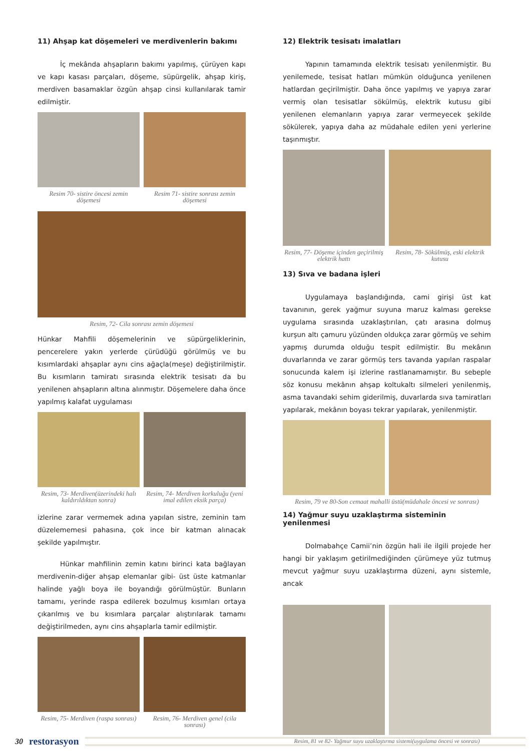11) Ahşap kat döşemeleri ve merdivenlerin bakımı
İç mekânda ahşapların bakımı yapılmış, çürüyen kapı ve kapı kasası parçaları, döşeme, süpürgelik, ahşap kiriş, merdiven basamaklar özgün ahşap cinsi kullanılarak tamir edilmiştir.
Resim 70- sistire öncesi zemin döşemesi
Resim 71- sistire sonrası zemin döşemesi
Resim, 72- Cila sonrası zemin döşemesi
Hünkar Mahfili döşemelerinin ve süpürgeliklerinin, pencerelere yakın yerlerde çürüdüğü görülmüş ve bu kısımlardaki ahşaplar aynı cins ağaçla(meşe) değiştirilmiştir. Bu kısımların tamiratı sırasında elektrik tesisatı da bu yenilenen ahşapların altına alınmıştır. Döşemelere daha önce yapılmış kalafat uygulaması
Resim, 73- Merdiven(üzerindeki halı kaldırıldıktan sonra)
Resim, 74- Merdiven korkuluğu (yeni imal edilen eksik parça)
izlerine zarar vermemek adına yapılan sistre, zeminin tam düzelememesi pahasına, çok ince bir katman alınacak şekilde yapılmıştır.
Hünkar mahfilinin zemin katını birinci kata bağlayan merdivenin-diğer ahşap elemanlar gibi- üst üste katmanlar halinde yağlı boya ile boyandığı görülmüştür. Bunların tamamı, yerinde raspa edilerek bozulmuş kısımları ortaya çıkarılmış ve bu kısımlara parçalar alıştırılarak tamamı değiştirilmeden, aynı cins ahşaplarla tamir edilmiştir.
Resim, 75- Merdiven (raspa sonrası)
Resim, 76- Merdiven genel (cila sonrası)
12) Elektrik tesisatı imalatları
Yapının tamamında elektrik tesisatı yenilenmiştir. Bu yenilemede, tesisat hatları mümkün olduğunca yenilenen hatlardan geçirilmiştir. Daha önce yapılmış ve yapıya zarar vermiş olan tesisatlar sökülmüş, elektrik kutusu gibi yenilenen elemanların yapıya zarar vermeyecek şekilde sökülerek, yapıya daha az müdahale edilen yeni yerlerine taşınmıştır.
Resim, 77- Döşeme içinden geçirilmiş elektrik hattı
Resim, 78- Sökülmüş, eski elektrik kutusu
13) Sıva ve badana işleri
Uygulamaya başlandığında, cami girişi üst kat tavanının, gerek yağmur suyuna maruz kalması gerekse uygulama sırasında uzaklaştırılan, çatı arasına dolmuş kurşun altı çamuru yüzünden oldukça zarar görmüş ve sehim yapmış durumda olduğu tespit edilmiştir. Bu mekânın duvarlarında ve zarar görmüş ters tavanda yapılan raspalar sonucunda kalem işi izlerine rastlanamamıştır. Bu sebeple söz konusu mekânın ahşap koltukaltı silmeleri yenilenmiş, asma tavandaki sehim giderilmiş, duvarlarda sıva tamiratları yapılarak, mekânın boyası tekrar yapılarak, yenilenmiştir.
Resim, 79 ve 80-Son cemaat mahalli üstü(müdahale öncesi ve sonrası)
14) Yağmur suyu uzaklaştırma sisteminin yenilenmesi
Dolmabahçe Camii’nin özgün hali ile ilgili projede her hangi bir yaklaşım getirilmediğinden çürümeye yüz tutmuş mevcut yağmur suyu uzaklaştırma düzeni, aynı sistemle, ancak
Resim, 81 ve 82- Yağmur suyu uzaklaştırma sistemi(uygulama öncesi ve sonrası)
30 restorasyon